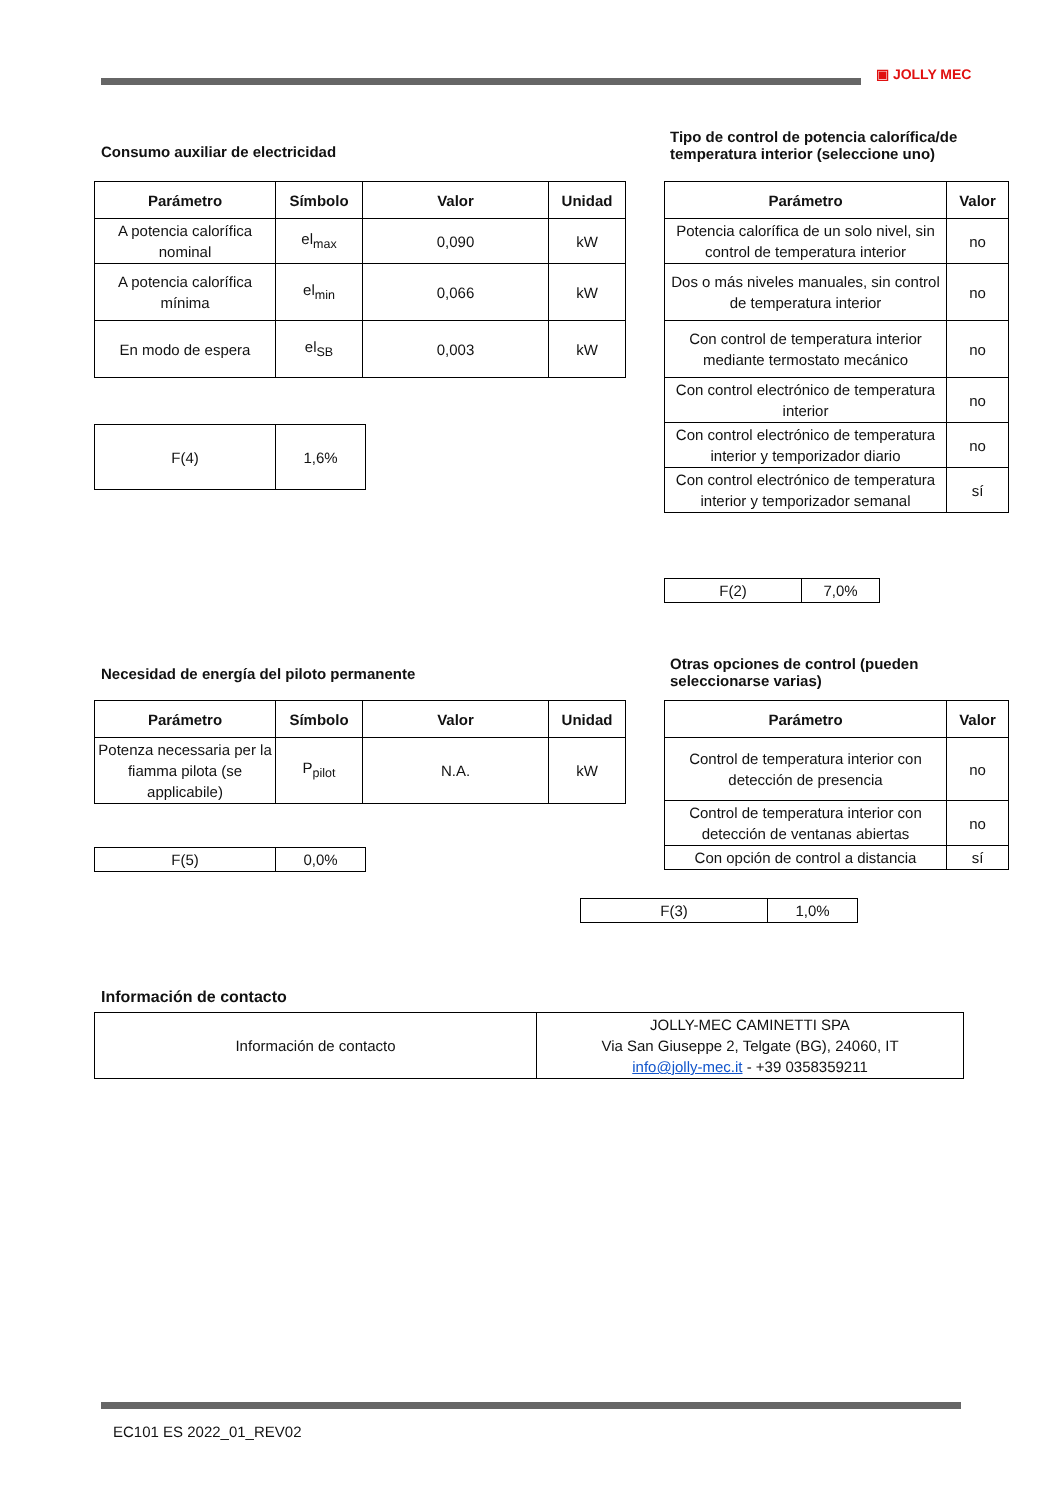▣ JOLLY MEC
Consumo auxiliar de electricidad
| Parámetro | Símbolo | Valor | Unidad |
| --- | --- | --- | --- |
| A potencia calorífica nominal | el<sub>max</sub> | 0,090 | kW |
| A potencia calorífica mínima | el<sub>min</sub> | 0,066 | kW |
| En modo de espera | el<sub>SB</sub> | 0,003 | kW |
| F(4) | 1,6% |
Tipo de control de potencia calorífica/de temperatura interior (seleccione uno)
| Parámetro | Valor |
| --- | --- |
| Potencia calorífica de un solo nivel, sin control de temperatura interior | no |
| Dos o más niveles manuales, sin control de temperatura interior | no |
| Con control de temperatura interior mediante termostato mecánico | no |
| Con control electrónico de temperatura interior | no |
| Con control electrónico de temperatura interior y temporizador diario | no |
| Con control electrónico de temperatura interior y temporizador semanal | sí |
| F(2) | 7,0% |
Necesidad de energía del piloto permanente
| Parámetro | Símbolo | Valor | Unidad |
| --- | --- | --- | --- |
| Potenza necessaria per la fiamma pilota (se applicabile) | P<sub>pilot</sub> | N.A. | kW |
| F(5) | 0,0% |
Otras opciones de control (pueden seleccionarse varias)
| Parámetro | Valor |
| --- | --- |
| Control de temperatura interior con detección de presencia | no |
| Control de temperatura interior con detección de ventanas abiertas | no |
| Con opción de control a distancia | sí |
| F(3) | 1,0% |
Información de contacto
| Información de contacto | JOLLY-MEC CAMINETTI SPA Via San Giuseppe 2, Telgate (BG), 24060, IT info@jolly-mec.it - +39 0358359211 |
EC101 ES 2022_01_REV02